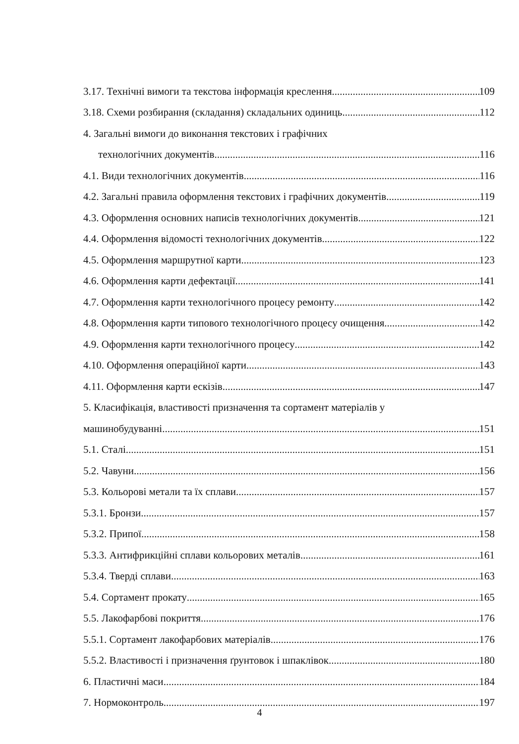3.17. Технічні вимоги та текстова інформація креслення 109
3.18. Схеми розбирання (складання) складальних одиниць 112
4. Загальні вимоги до виконання текстових і графічних
технологічних документів 116
4.1. Види технологічних документів 116
4.2. Загальні правила оформлення текстових і графічних документів 119
4.3. Оформлення основних написів технологічних документів 121
4.4. Оформлення відомості технологічних документів 122
4.5. Оформлення маршрутної карти 123
4.6. Оформлення карти дефектації 141
4.7. Оформлення карти технологічного процесу ремонту 142
4.8. Оформлення карти типового технологічного процесу очищення 142
4.9. Оформлення карти технологічного процесу 142
4.10. Оформлення операційної карти 143
4.11. Оформлення карти ескізів 147
5. Класифікація, властивості призначення та сортамент матеріалів у
машинобудуванні 151
5.1. Сталі 151
5.2. Чавуни 156
5.3. Кольорові метали та їх сплави 157
5.3.1. Бронзи 157
5.3.2. Припої 158
5.3.3. Антифрикційні сплави кольорових металів 161
5.3.4. Тверді сплави 163
5.4. Сортамент прокату 165
5.5. Лакофарбові покриття 176
5.5.1. Сортамент лакофарбових матеріалів 176
5.5.2. Властивості і призначення ґрунтовок і шпаклівок 180
6. Пластичні маси 184
7. Нормоконтроль 197
4